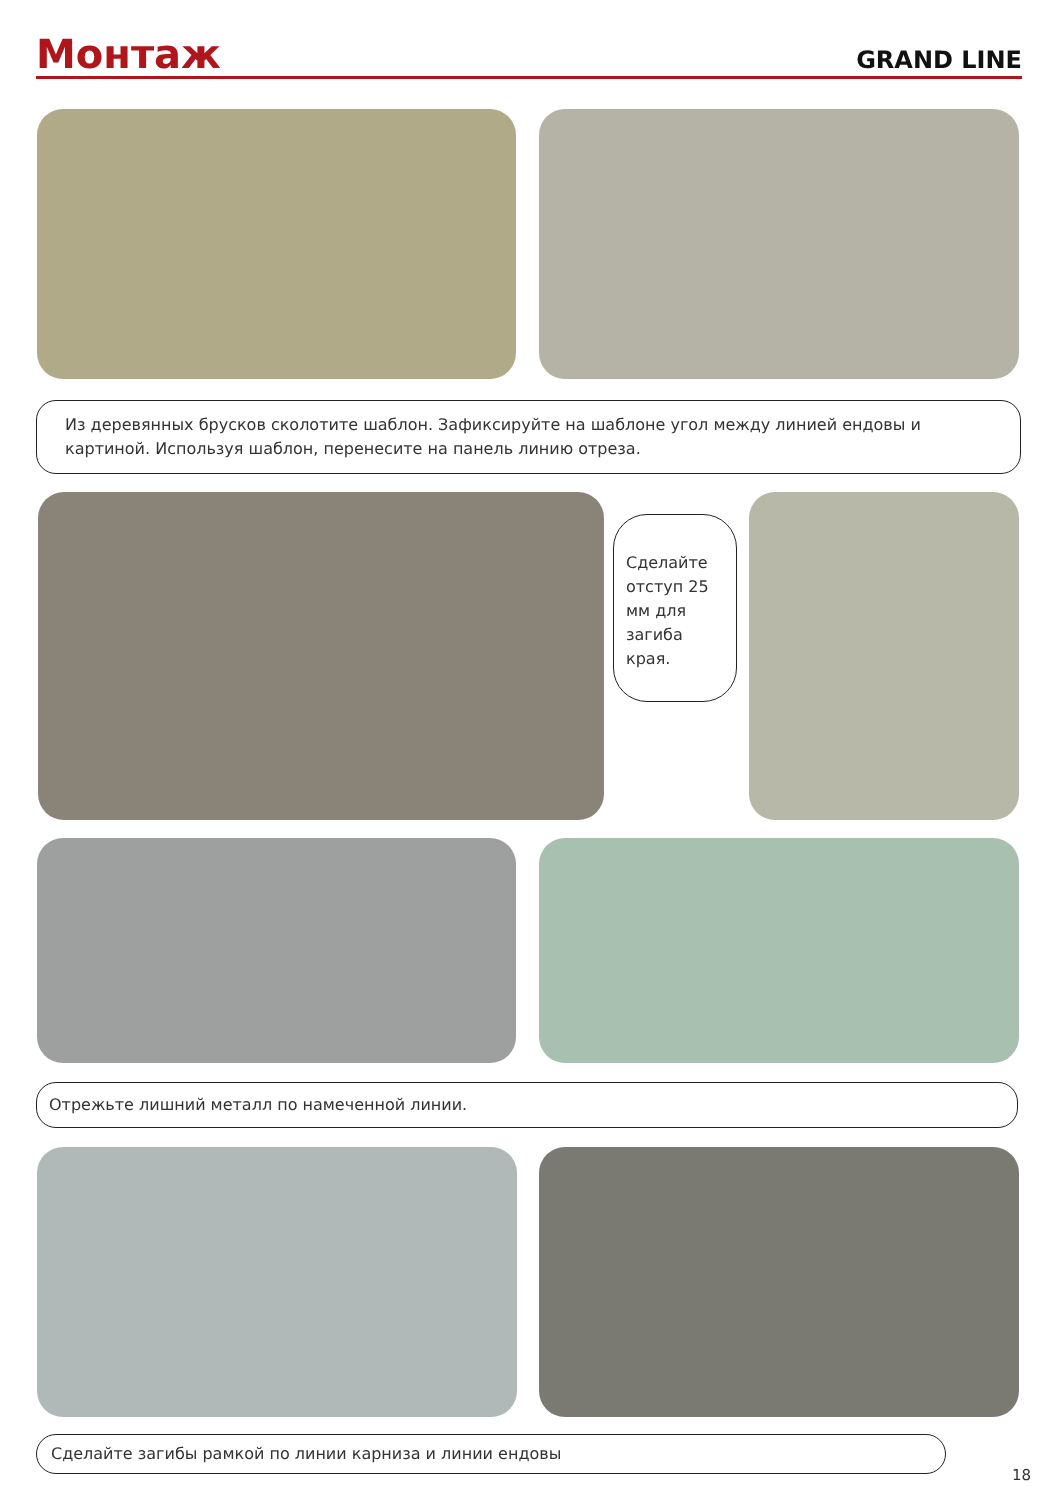Монтаж
GRAND LINE
Из деревянных брусков сколотите шаблон. Зафиксируйте на шаблоне угол между линией ендовы и картиной. Используя шаблон, перенесите на панель линию отреза.
Сделайте отступ 25 мм для загиба края.
Отрежьте лишний металл по намеченной линии.
Сделайте загибы рамкой по линии карниза и линии ендовы
18